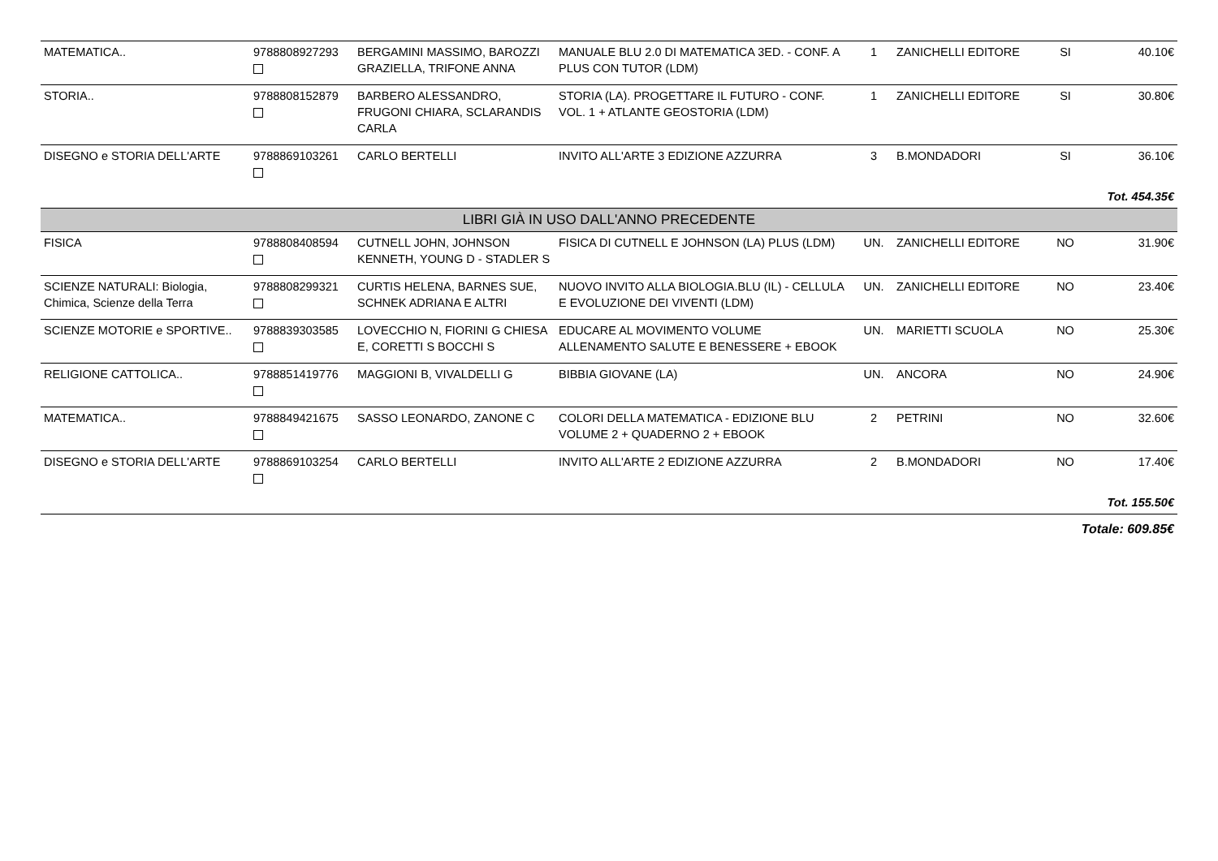| MATEMATICA.. | 9788808927293 | BERGAMINI MASSIMO, BAROZZI GRAZIELLA, TRIFONE ANNA | MANUALE BLU 2.0 DI MATEMATICA 3ED. - CONF. A PLUS CON TUTOR (LDM) | 1 | ZANICHELLI EDITORE | SI | 40.10€ |
| STORIA.. | 9788808152879 | BARBERO ALESSANDRO, FRUGONI CHIARA, SCLARANDIS CARLA | STORIA (LA). PROGETTARE IL FUTURO - CONF. VOL. 1 + ATLANTE GEOSTORIA (LDM) | 1 | ZANICHELLI EDITORE | SI | 30.80€ |
| DISEGNO e STORIA DELL'ARTE | 9788869103261 | CARLO BERTELLI | INVITO ALL'ARTE 3 EDIZIONE AZZURRA | 3 | B.MONDADORI | SI | 36.10€ |
| Tot. 454.35€ | | | | | | | |
| LIBRI GIÀ IN USO DALL'ANNO PRECEDENTE | | | | | | | |
| FISICA | 9788808408594 | CUTNELL JOHN, JOHNSON KENNETH, YOUNG D - STADLER S | FISICA DI CUTNELL E JOHNSON (LA) PLUS (LDM) | UN. | ZANICHELLI EDITORE | NO | 31.90€ |
| SCIENZE NATURALI: Biologia, Chimica, Scienze della Terra | 9788808299321 | CURTIS HELENA, BARNES SUE, SCHNEK ADRIANA E ALTRI | NUOVO INVITO ALLA BIOLOGIA.BLU (IL) - CELLULA E EVOLUZIONE DEI VIVENTI (LDM) | UN. | ZANICHELLI EDITORE | NO | 23.40€ |
| SCIENZE MOTORIE e SPORTIVE.. | 9788839303585 | LOVECCHIO N, FIORINI G CHIESA E, CORETTI S BOCCHI S | EDUCARE AL MOVIMENTO VOLUME ALLENAMENTO SALUTE E BENESSERE + EBOOK | UN. | MARIETTI SCUOLA | NO | 25.30€ |
| RELIGIONE CATTOLICA.. | 9788851419776 | MAGGIONI B, VIVALDELLI G | BIBBIA GIOVANE (LA) | UN. | ANCORA | NO | 24.90€ |
| MATEMATICA.. | 9788849421675 | SASSO LEONARDO, ZANONE C | COLORI DELLA MATEMATICA - EDIZIONE BLU VOLUME 2 + QUADERNO 2 + EBOOK | 2 | PETRINI | NO | 32.60€ |
| DISEGNO e STORIA DELL'ARTE | 9788869103254 | CARLO BERTELLI | INVITO ALL'ARTE 2 EDIZIONE AZZURRA | 2 | B.MONDADORI | NO | 17.40€ |
| Tot. 155.50€ | | | | | | | |
| Totale: 609.85€ | | | | | | | |